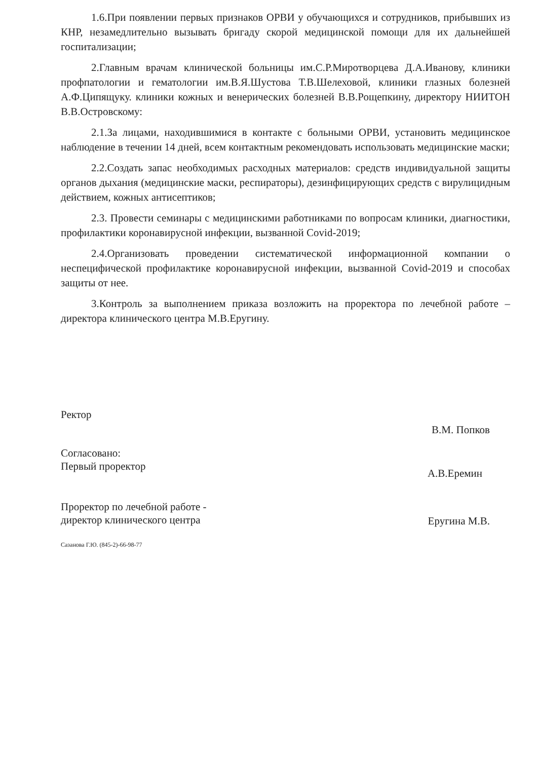1.6.При появлении первых признаков ОРВИ у обучающихся и сотрудников, прибывших из КНР, незамедлительно вызывать бригаду скорой медицинской помощи для их дальнейшей госпитализации;
2.Главным врачам клинической больницы им.С.Р.Миротворцева Д.А.Иванову, клиники профпатологии и гематологии им.В.Я.Шустова Т.В.Шелеховой, клиники глазных болезней А.Ф.Ципящуку. клиники кожных и венерических болезней В.В.Рощепкину, директору НИИТОН В.В.Островскому:
2.1.За лицами, находившимися в контакте с больными ОРВИ, установить медицинское наблюдение в течении 14 дней, всем контактным рекомендовать использовать медицинские маски;
2.2.Создать запас необходимых расходных материалов: средств индивидуальной защиты органов дыхания (медицинские маски, респираторы), дезинфицирующих средств с вирулицидным действием, кожных антисептиков;
2.3. Провести семинары с медицинскими работниками по вопросам клиники, диагностики, профилактики коронавирусной инфекции, вызванной Covid-2019;
2.4.Организовать проведении систематической информационной компании о неспецифической профилактике коронавирусной инфекции, вызванной Covid-2019 и способах защиты от нее.
3.Контроль за выполнением приказа возложить на проректора по лечебной работе – директора клинического центра М.В.Еругину.
Ректор
В.М. Попков
Согласовано:
Первый проректор
А.В.Еремин
Проректор по лечебной работе -
директор клинического центра
Еругина М.В.
Сазанова Г.Ю. (845-2)-66-98-77